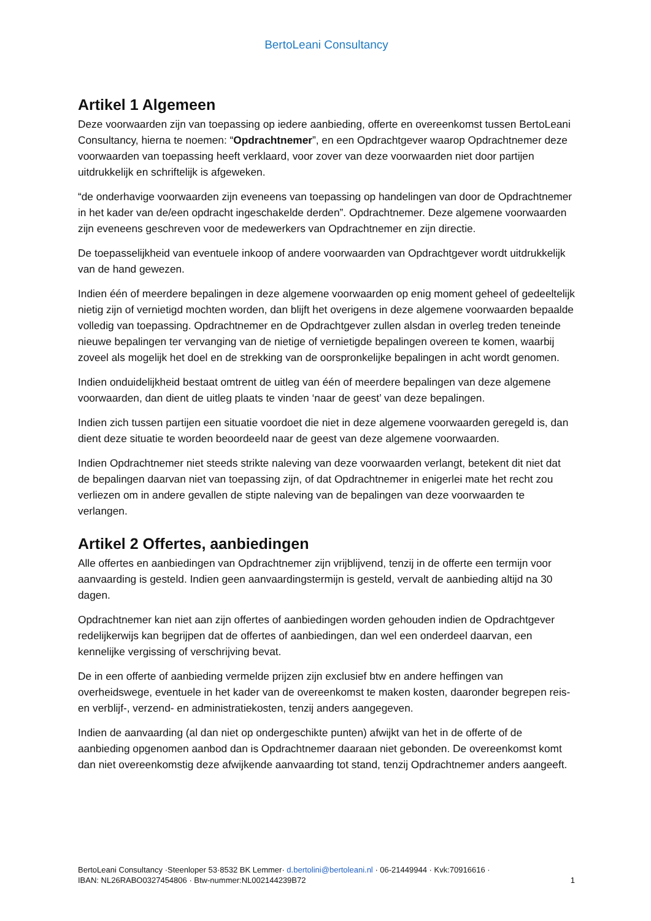BertoLeani Consultancy
Artikel 1 Algemeen
Deze voorwaarden zijn van toepassing op iedere aanbieding, offerte en overeenkomst tussen BertoLeani Consultancy, hierna te noemen: “Opdrachtnemer”, en een Opdrachtgever waarop Opdrachtnemer deze voorwaarden van toepassing heeft verklaard, voor zover van deze voorwaarden niet door partijen uitdrukkelijk en schriftelijk is afgeweken.
“de onderhavige voorwaarden zijn eveneens van toepassing op handelingen van door de Opdrachtnemer in het kader van de/een opdracht ingeschakelde derden”. Opdrachtnemer. Deze algemene voorwaarden zijn eveneens geschreven voor de medewerkers van Opdrachtnemer en zijn directie.
De toepasselijkheid van eventuele inkoop of andere voorwaarden van Opdrachtgever wordt uitdrukkelijk van de hand gewezen.
Indien één of meerdere bepalingen in deze algemene voorwaarden op enig moment geheel of gedeeltelijk nietig zijn of vernietigd mochten worden, dan blijft het overigens in deze algemene voorwaarden bepaalde volledig van toepassing. Opdrachtnemer en de Opdrachtgever zullen alsdan in overleg treden teneinde nieuwe bepalingen ter vervanging van de nietige of vernietigde bepalingen overeen te komen, waarbij zoveel als mogelijk het doel en de strekking van de oorspronkelijke bepalingen in acht wordt genomen.
Indien onduidelijkheid bestaat omtrent de uitleg van één of meerdere bepalingen van deze algemene voorwaarden, dan dient de uitleg plaats te vinden ‘naar de geest’ van deze bepalingen.
Indien zich tussen partijen een situatie voordoet die niet in deze algemene voorwaarden geregeld is, dan dient deze situatie te worden beoordeeld naar de geest van deze algemene voorwaarden.
Indien Opdrachtnemer niet steeds strikte naleving van deze voorwaarden verlangt, betekent dit niet dat de bepalingen daarvan niet van toepassing zijn, of dat Opdrachtnemer in enigerlei mate het recht zou verliezen om in andere gevallen de stipte naleving van de bepalingen van deze voorwaarden te verlangen.
Artikel 2 Offertes, aanbiedingen
Alle offertes en aanbiedingen van Opdrachtnemer zijn vrijblijvend, tenzij in de offerte een termijn voor aanvaarding is gesteld. Indien geen aanvaardingstermijn is gesteld, vervalt de aanbieding altijd na 30 dagen.
Opdrachtnemer kan niet aan zijn offertes of aanbiedingen worden gehouden indien de Opdrachtgever redelijkerwijs kan begrijpen dat de offertes of aanbiedingen, dan wel een onderdeel daarvan, een kennelijke vergissing of verschrijving bevat.
De in een offerte of aanbieding vermelde prijzen zijn exclusief btw en andere heffingen van overheidswege, eventuele in het kader van de overeenkomst te maken kosten, daaronder begrepen reis- en verblijf-, verzend- en administratiekosten, tenzij anders aangegeven.
Indien de aanvaarding (al dan niet op ondergeschikte punten) afwijkt van het in de offerte of de aanbieding opgenomen aanbod dan is Opdrachtnemer daaraan niet gebonden. De overeenkomst komt dan niet overeenkomstig deze afwijkende aanvaarding tot stand, tenzij Opdrachtnemer anders aangeeft.
BertoLeani Consultancy ·Steenloper 53·8532 BK Lemmer· d.bertolini@bertoleani.nl · 06-21449944 · Kvk:70916616 ·
IBAN: NL26RABO0327454806 · Btw-nummer:NL002144239B72 1